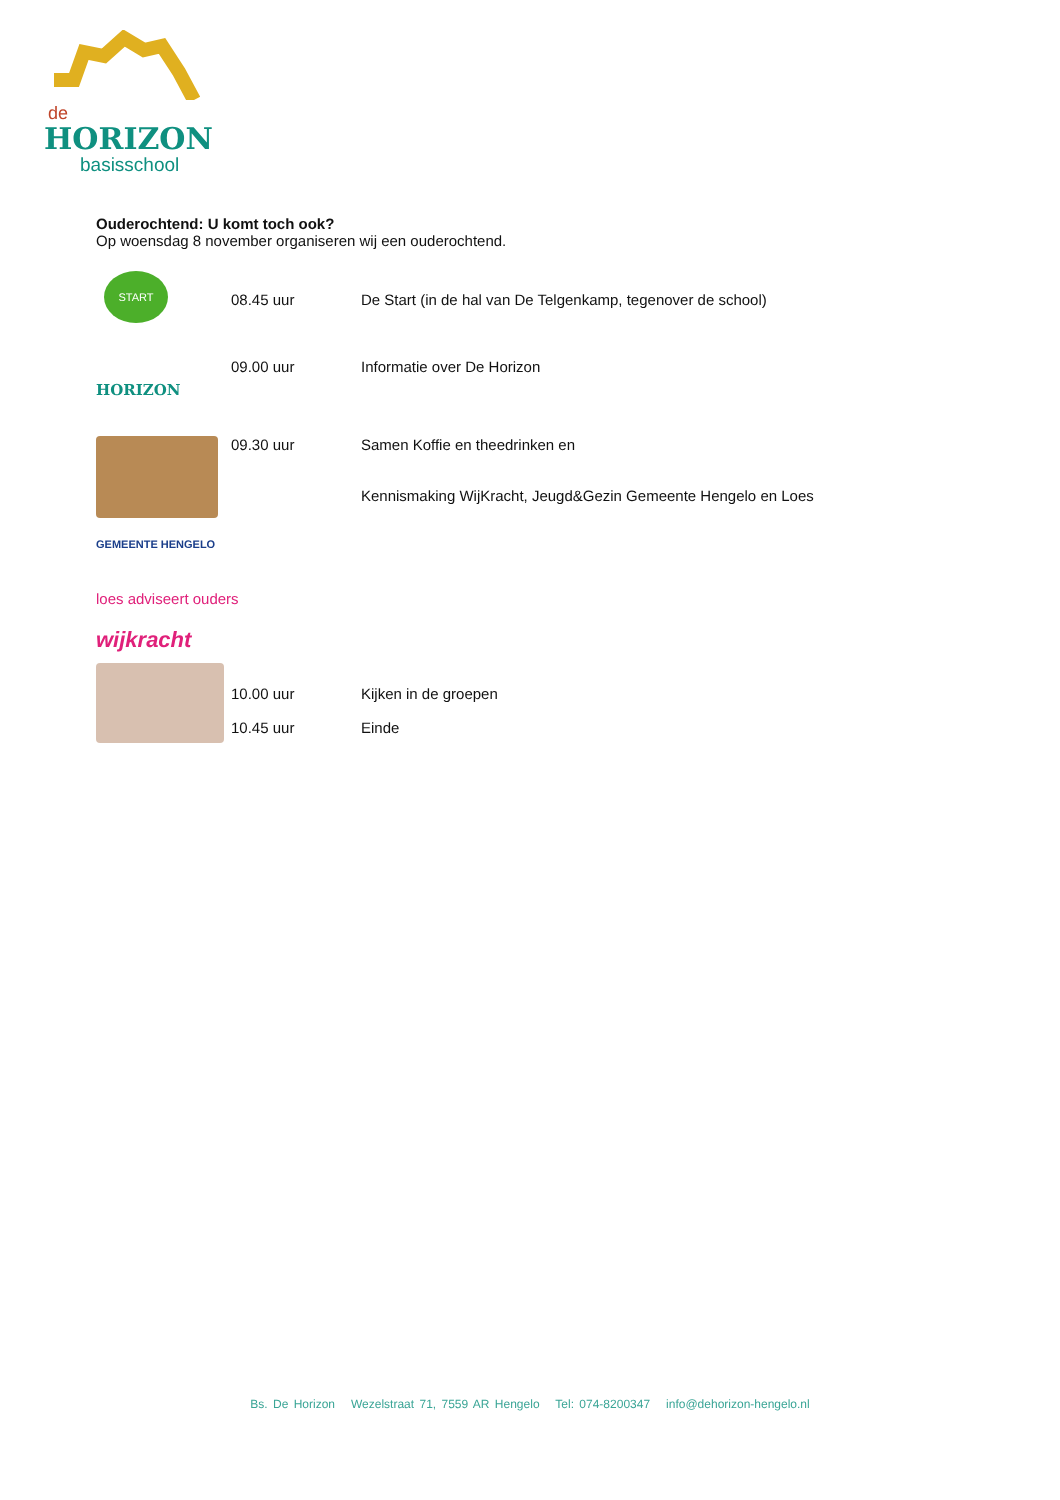de
HORIZON
basisschool
Ouderochtend: U komt toch ook?
Op woensdag 8 november organiseren wij een ouderochtend.
START
08.45 uur De Start (in de hal van De Telgenkamp, tegenover de school)
HORIZON
09.00 uur Informatie over De Horizon
09.30 uur Samen Koffie en theedrinken en
Kennismaking WijKracht, Jeugd&Gezin Gemeente Hengelo en Loes
GEMEENTE HENGELO
loes adviseert ouders
wijkracht
10.00 uur
10.45 uur
Kijken in de groepen
Einde
Bs. De Horizon Wezelstraat 71, 7559 AR Hengelo Tel: 074-8200347 info@dehorizon-hengelo.nl